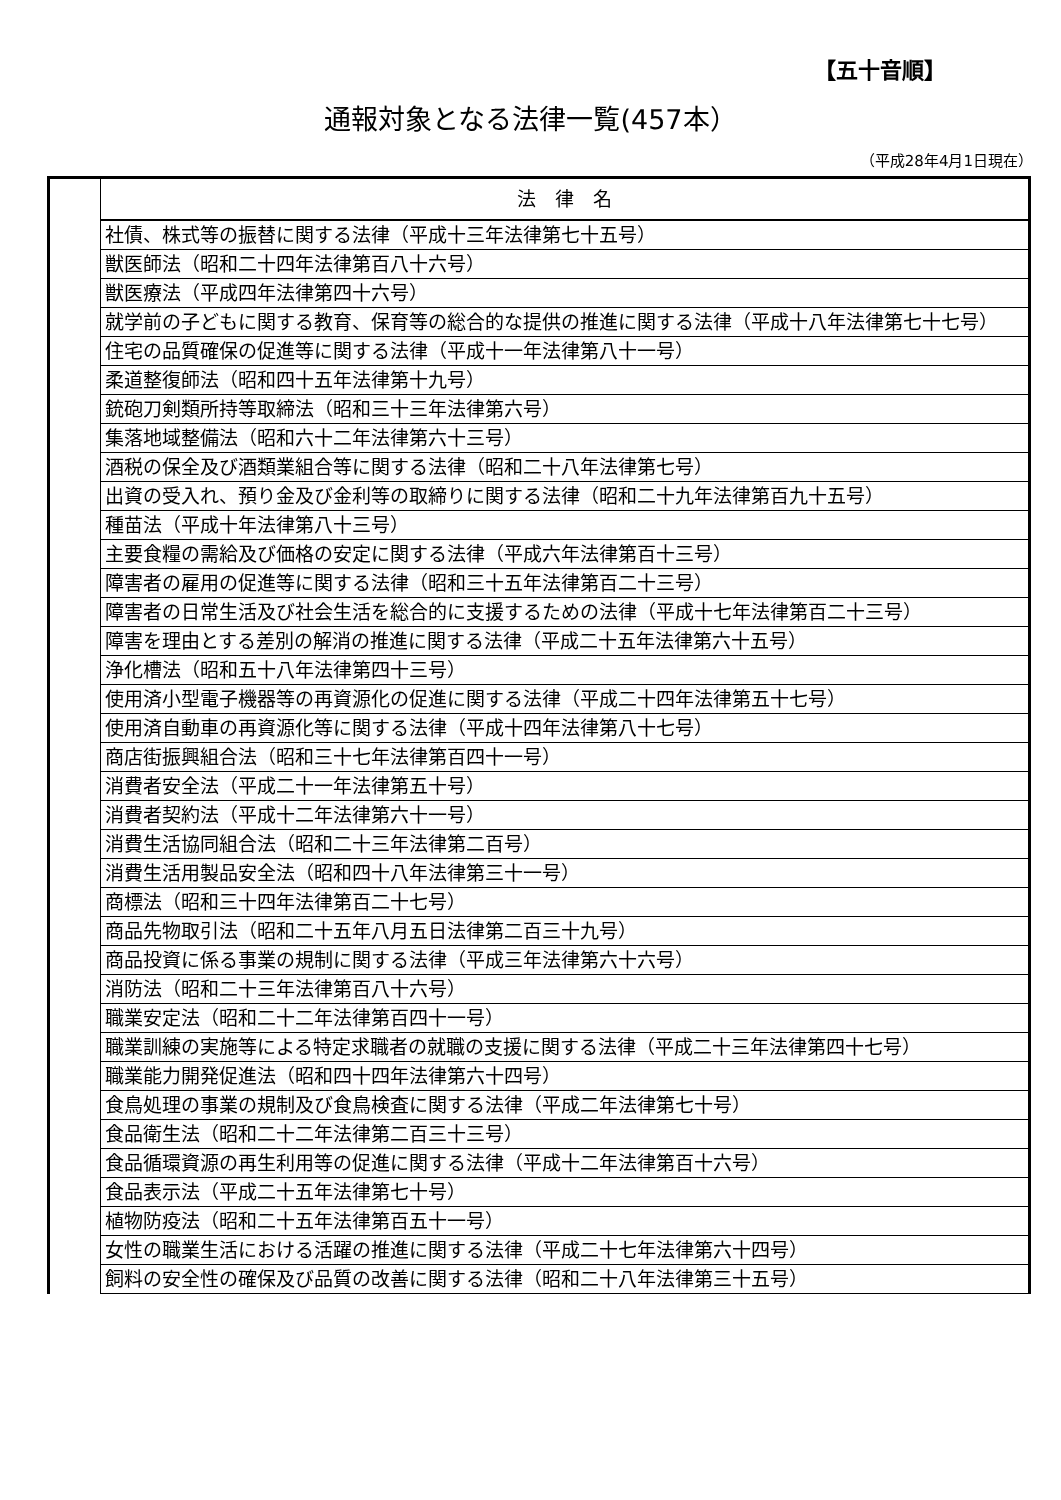【五十音順】
通報対象となる法律一覧(457本）
（平成28年4月1日現在）
| | 法 律 名 |
| --- | --- |
| | 社債、株式等の振替に関する法律（平成十三年法律第七十五号） |
| | 獣医師法（昭和二十四年法律第百八十六号） |
| | 獣医療法（平成四年法律第四十六号） |
| | 就学前の子どもに関する教育、保育等の総合的な提供の推進に関する法律（平成十八年法律第七十七号） |
| | 住宅の品質確保の促進等に関する法律（平成十一年法律第八十一号） |
| | 柔道整復師法（昭和四十五年法律第十九号） |
| | 銃砲刀剣類所持等取締法（昭和三十三年法律第六号） |
| | 集落地域整備法（昭和六十二年法律第六十三号） |
| | 酒税の保全及び酒類業組合等に関する法律（昭和二十八年法律第七号） |
| | 出資の受入れ、預り金及び金利等の取締りに関する法律（昭和二十九年法律第百九十五号） |
| | 種苗法（平成十年法律第八十三号） |
| | 主要食糧の需給及び価格の安定に関する法律（平成六年法律第百十三号） |
| | 障害者の雇用の促進等に関する法律（昭和三十五年法律第百二十三号） |
| | 障害者の日常生活及び社会生活を総合的に支援するための法律（平成十七年法律第百二十三号） |
| | 障害を理由とする差別の解消の推進に関する法律（平成二十五年法律第六十五号） |
| | 浄化槽法（昭和五十八年法律第四十三号） |
| | 使用済小型電子機器等の再資源化の促進に関する法律（平成二十四年法律第五十七号） |
| | 使用済自動車の再資源化等に関する法律（平成十四年法律第八十七号） |
| | 商店街振興組合法（昭和三十七年法律第百四十一号） |
| | 消費者安全法（平成二十一年法律第五十号） |
| | 消費者契約法（平成十二年法律第六十一号） |
| | 消費生活協同組合法（昭和二十三年法律第二百号） |
| | 消費生活用製品安全法（昭和四十八年法律第三十一号） |
| | 商標法（昭和三十四年法律第百二十七号） |
| | 商品先物取引法（昭和二十五年八月五日法律第二百三十九号） |
| | 商品投資に係る事業の規制に関する法律（平成三年法律第六十六号） |
| | 消防法（昭和二十三年法律第百八十六号） |
| | 職業安定法（昭和二十二年法律第百四十一号） |
| | 職業訓練の実施等による特定求職者の就職の支援に関する法律（平成二十三年法律第四十七号） |
| | 職業能力開発促進法（昭和四十四年法律第六十四号） |
| | 食鳥処理の事業の規制及び食鳥検査に関する法律（平成二年法律第七十号） |
| | 食品衛生法（昭和二十二年法律第二百三十三号） |
| | 食品循環資源の再生利用等の促進に関する法律（平成十二年法律第百十六号） |
| | 食品表示法（平成二十五年法律第七十号） |
| | 植物防疫法（昭和二十五年法律第百五十一号） |
| | 女性の職業生活における活躍の推進に関する法律（平成二十七年法律第六十四号） |
| | 飼料の安全性の確保及び品質の改善に関する法律（昭和二十八年法律第三十五号） |